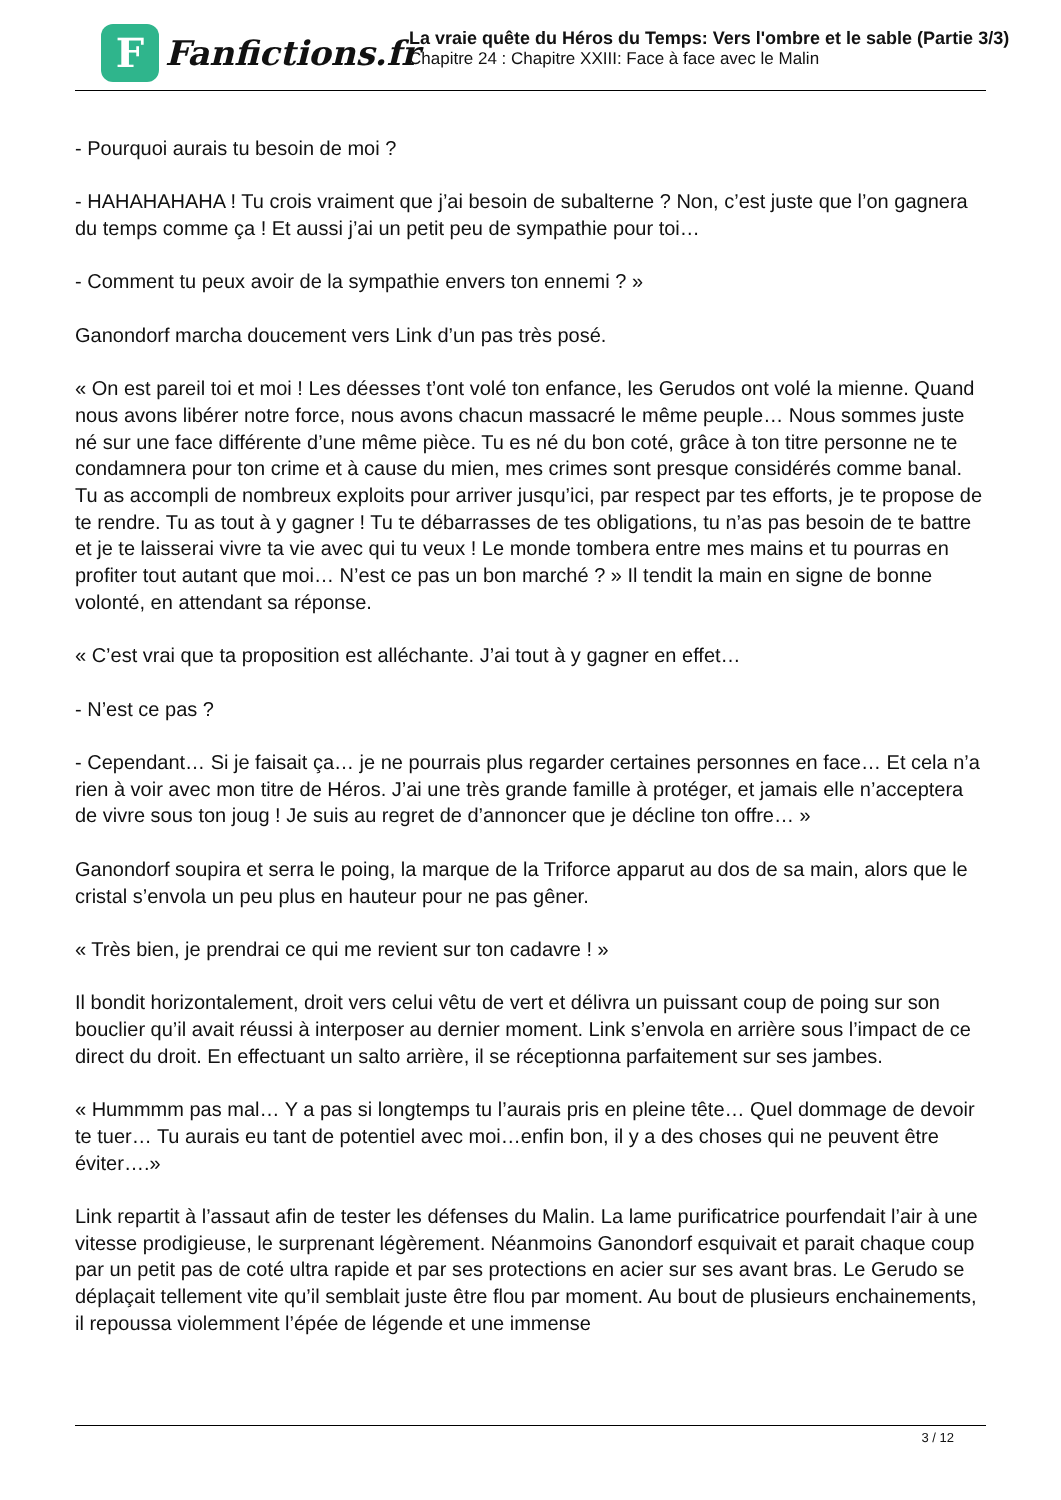F
Fanfictions.fr
La vraie quête du Héros du Temps: Vers l'ombre et le sable (Partie 3/3)
Chapitre 24 : Chapitre XXIII: Face à face avec le Malin
- Pourquoi aurais tu besoin de moi ?
- HAHAHAHAHA ! Tu crois vraiment que j’ai besoin de subalterne ? Non, c’est juste que l’on gagnera du temps comme ça ! Et aussi j’ai un petit peu de sympathie pour toi…
- Comment tu peux avoir de la sympathie envers ton ennemi ? »
Ganondorf marcha doucement vers Link d’un pas très posé.
« On est pareil toi et moi ! Les déesses t’ont volé ton enfance, les Gerudos ont volé la mienne. Quand nous avons libérer notre force, nous avons chacun massacré le même peuple… Nous sommes juste né sur une face différente d’une même pièce. Tu es né du bon coté, grâce à ton titre personne ne te condamnera pour ton crime et à cause du mien, mes crimes sont presque considérés comme banal. Tu as accompli de nombreux exploits pour arriver jusqu’ici, par respect par tes efforts, je te propose de te rendre. Tu as tout à y gagner ! Tu te débarrasses de tes obligations, tu n’as pas besoin de te battre et je te laisserai vivre ta vie avec qui tu veux ! Le monde tombera entre mes mains et tu pourras en profiter tout autant que moi… N’est ce pas un bon marché ? » Il tendit la main en signe de bonne volonté, en attendant sa réponse.
« C’est vrai que ta proposition est alléchante. J’ai tout à y gagner en effet…
- N’est ce pas ?
- Cependant… Si je faisait ça… je ne pourrais plus regarder certaines personnes en face… Et cela n’a rien à voir avec mon titre de Héros. J’ai une très grande famille à protéger, et jamais elle n’acceptera de vivre sous ton joug ! Je suis au regret de d’annoncer que je décline ton offre… »
Ganondorf soupira et serra le poing, la marque de la Triforce apparut au dos de sa main, alors que le cristal s’envola un peu plus en hauteur pour ne pas gêner.
« Très bien, je prendrai ce qui me revient sur ton cadavre ! »
Il bondit horizontalement, droit vers celui vêtu de vert et délivra un puissant coup de poing sur son bouclier qu’il avait réussi à interposer au dernier moment. Link s’envola en arrière sous l’impact de ce direct du droit. En effectuant un salto arrière, il se réceptionna parfaitement sur ses jambes.
« Hummmm pas mal… Y a pas si longtemps tu l’aurais pris en pleine tête… Quel dommage de devoir te tuer… Tu aurais eu tant de potentiel avec moi…enfin bon, il y a des choses qui ne peuvent être éviter….»
Link repartit à l’assaut afin de tester les défenses du Malin. La lame purificatrice pourfendait l’air à une vitesse prodigieuse, le surprenant légèrement. Néanmoins Ganondorf esquivait et parait chaque coup par un petit pas de coté ultra rapide et par ses protections en acier sur ses avant bras. Le Gerudo se déplaçait tellement vite qu’il semblait juste être flou par moment. Au bout de plusieurs enchainements, il repoussa violemment l’épée de légende et une immense
3 / 12